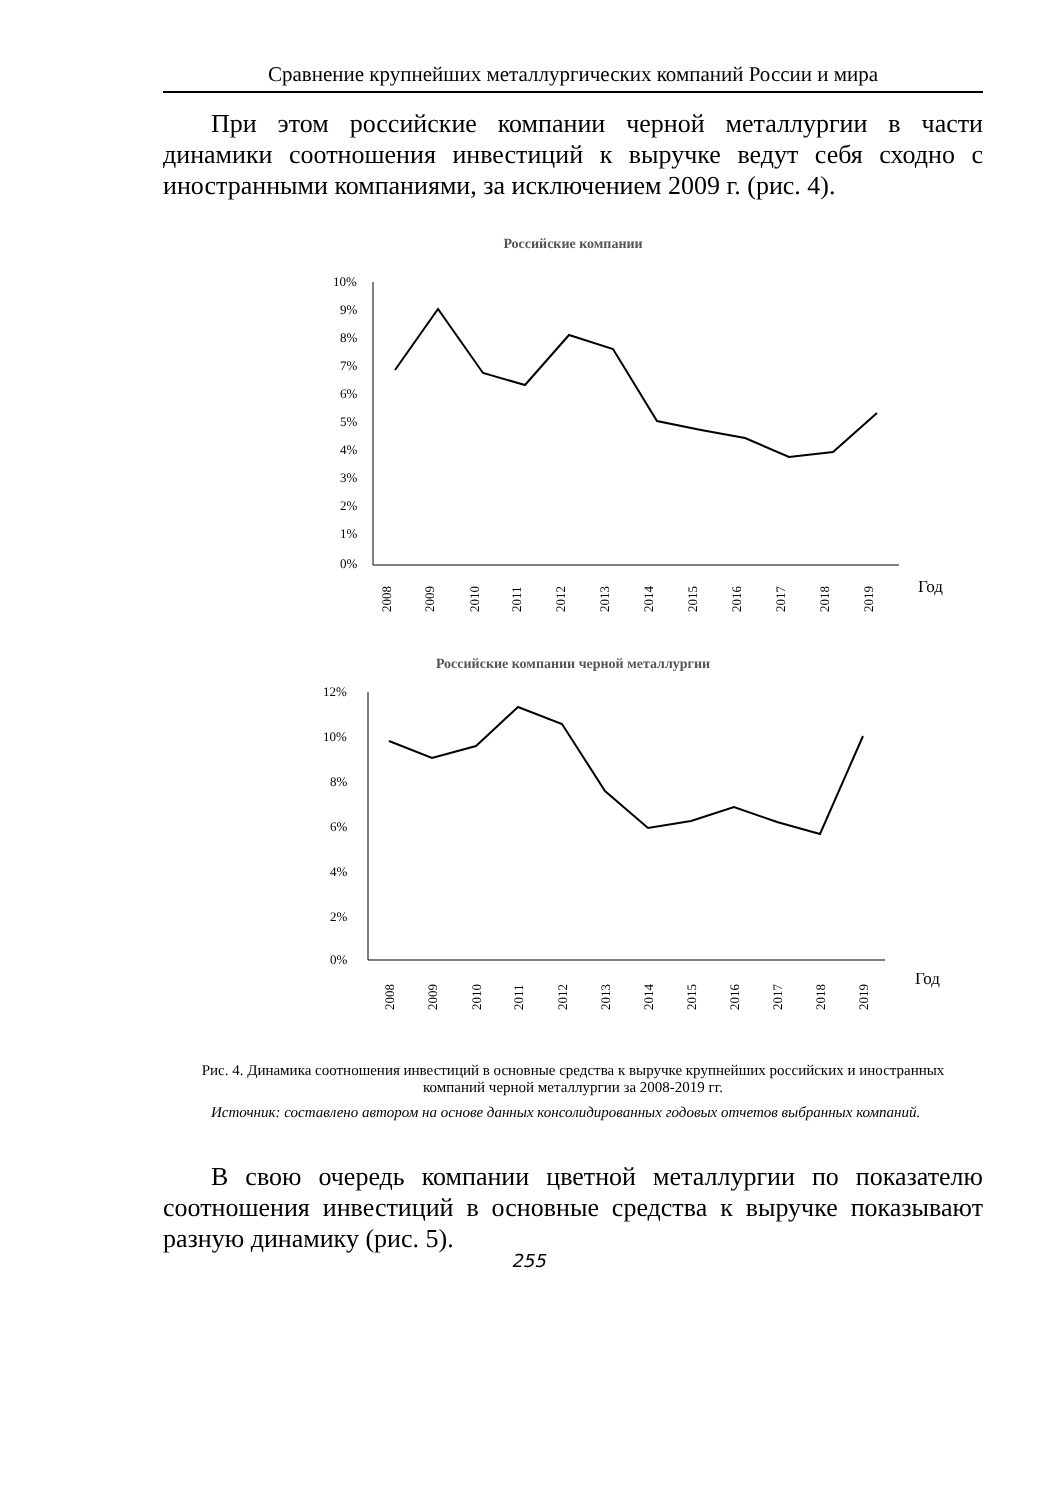Сравнение крупнейших металлургических компаний России и мира
При этом российские компании черной металлургии в части динамики соотношения инвестиций к выручке ведут себя сходно с иностранными компаниями, за исключением 2009 г. (рис. 4).
Российские компании
10%
9%
8%
7%
6%
5%
4%
3%
2%
1%
0%
Год
2008
2009
2010
2011
2012
2013
2014
2015
2016
2017
2018
2019
Российские компании черной металлургии
12%
10%
8%
6%
4%
2%
0%
Год
2008
2009
2010
2011
2012
2013
2014
2015
2016
2017
2018
2019
Рис. 4. Динамика соотношения инвестиций в основные средства к выручке крупнейших российских и иностранных компаний черной металлургии за 2008-2019 гг.
Источник: составлено автором на основе данных консолидированных годовых отчетов выбранных компаний.
В свою очередь компании цветной металлургии по показателю соотношения инвестиций в основные средства к выручке показывают разную динамику (рис. 5).
255